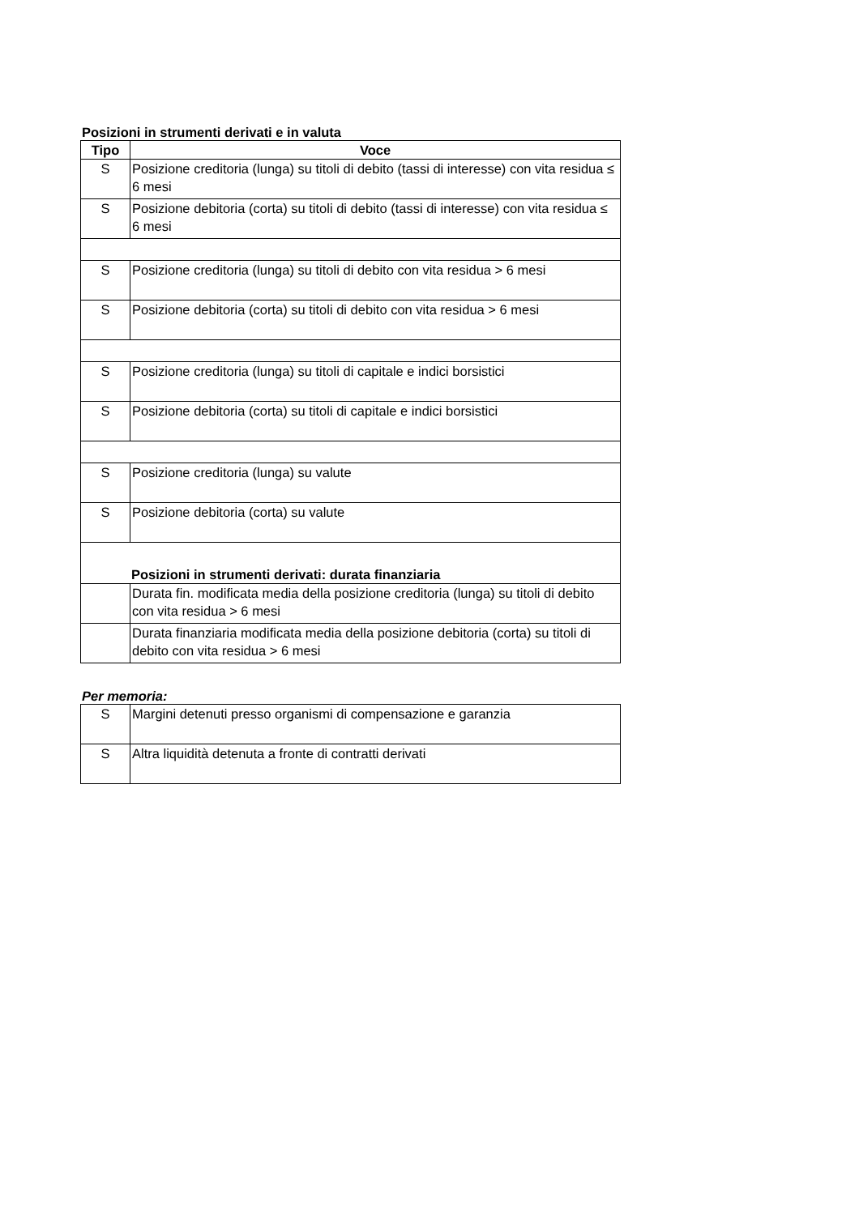Posizioni in strumenti derivati e in valuta
| Tipo | Voce |
| --- | --- |
| S | Posizione creditoria (lunga) su titoli di debito (tassi di interesse) con vita residua ≤ 6 mesi |
| S | Posizione debitoria (corta) su titoli di debito (tassi di interesse) con vita residua ≤ 6 mesi |
| S | Posizione creditoria (lunga) su titoli di debito con vita residua > 6 mesi |
| S | Posizione debitoria (corta) su titoli di debito con vita residua > 6 mesi |
| S | Posizione creditoria (lunga) su titoli di capitale e indici borsistici |
| S | Posizione debitoria (corta) su titoli di capitale e indici borsistici |
| S | Posizione creditoria (lunga) su valute |
| S | Posizione debitoria (corta) su valute |
| Posizioni in strumenti derivati: durata finanziaria | |
| | Durata fin. modificata media della posizione creditoria (lunga) su titoli di debito con vita residua > 6 mesi |
| | Durata finanziaria modificata media della posizione debitoria (corta) su titoli di debito con vita residua > 6 mesi |
Per memoria:
| S | Margini detenuti presso organismi di compensazione e garanzia |
| S | Altra liquidità detenuta a fronte di contratti derivati |